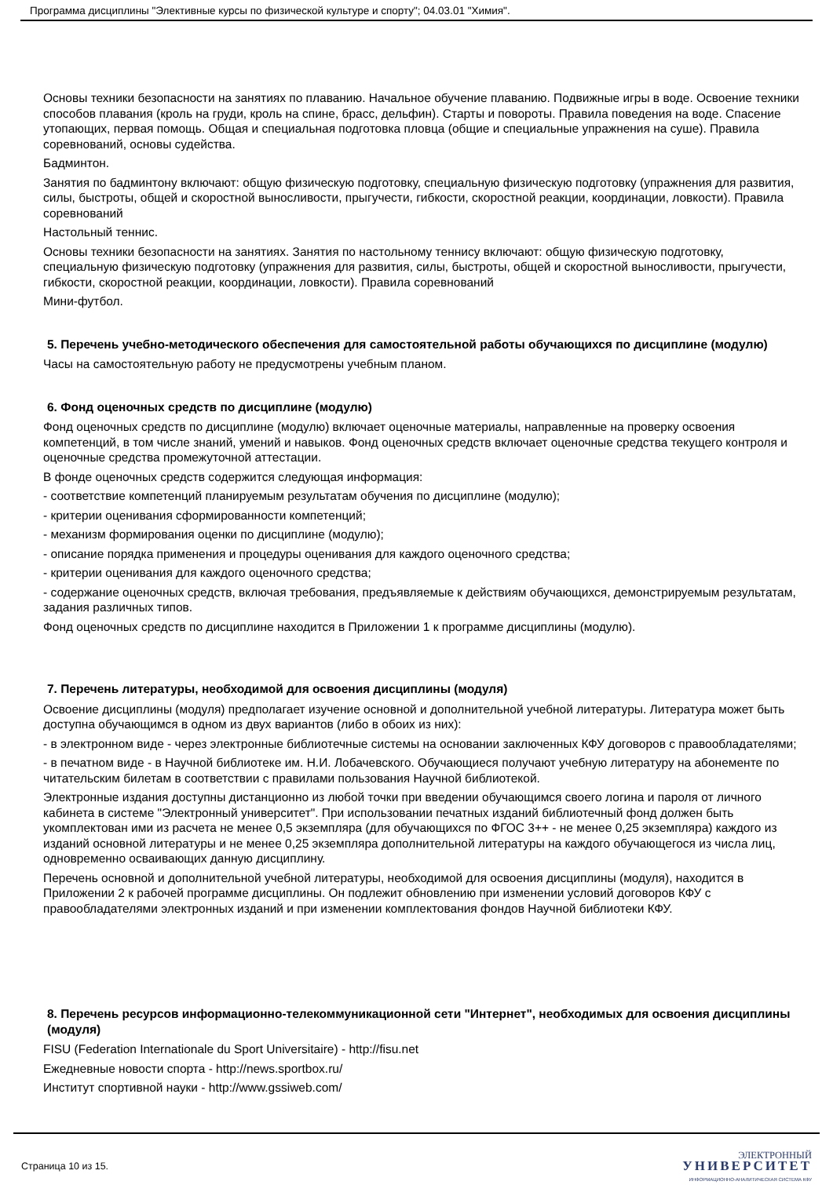Программа дисциплины "Элективные курсы по физической культуре и спорту"; 04.03.01 "Химия".
Основы техники безопасности на занятиях по плаванию. Начальное обучение плаванию. Подвижные игры в воде. Освоение техники способов плавания (кроль на груди, кроль на спине, брасс, дельфин). Старты и повороты. Правила поведения на воде. Спасение утопающих, первая помощь. Общая и специальная подготовка пловца (общие и специальные упражнения на суше). Правила соревнований, основы судейства.
Бадминтон.
Занятия по бадминтону включают: общую физическую подготовку, специальную физическую подготовку (упражнения для развития, силы, быстроты, общей и скоростной выносливости, прыгучести, гибкости, скоростной реакции, координации, ловкости). Правила соревнований
Настольный теннис.
Основы техники безопасности на занятиях. Занятия по настольному теннису включают: общую физическую подготовку, специальную физическую подготовку (упражнения для развития, силы, быстроты, общей и скоростной выносливости, прыгучести, гибкости, скоростной реакции, координации, ловкости). Правила соревнований
Мини-футбол.
5. Перечень учебно-методического обеспечения для самостоятельной работы обучающихся по дисциплине (модулю)
Часы на самостоятельную работу не предусмотрены учебным планом.
6. Фонд оценочных средств по дисциплине (модулю)
Фонд оценочных средств по дисциплине (модулю) включает оценочные материалы, направленные на проверку освоения компетенций, в том числе знаний, умений и навыков. Фонд оценочных средств включает оценочные средства текущего контроля и оценочные средства промежуточной аттестации.
В фонде оценочных средств содержится следующая информация:
- соответствие компетенций планируемым результатам обучения по дисциплине (модулю);
- критерии оценивания сформированности компетенций;
- механизм формирования оценки по дисциплине (модулю);
- описание порядка применения и процедуры оценивания для каждого оценочного средства;
- критерии оценивания для каждого оценочного средства;
- содержание оценочных средств, включая требования, предъявляемые к действиям обучающихся, демонстрируемым результатам, задания различных типов.
Фонд оценочных средств по дисциплине находится в Приложении 1 к программе дисциплины (модулю).
7. Перечень литературы, необходимой для освоения дисциплины (модуля)
Освоение дисциплины (модуля) предполагает изучение основной и дополнительной учебной литературы. Литература может быть доступна обучающимся в одном из двух вариантов (либо в обоих из них):
- в электронном виде - через электронные библиотечные системы на основании заключенных КФУ договоров с правообладателями;
- в печатном виде - в Научной библиотеке им. Н.И. Лобачевского. Обучающиеся получают учебную литературу на абонементе по читательским билетам в соответствии с правилами пользования Научной библиотекой.
Электронные издания доступны дистанционно из любой точки при введении обучающимся своего логина и пароля от личного кабинета в системе "Электронный университет". При использовании печатных изданий библиотечный фонд должен быть укомплектован ими из расчета не менее 0,5 экземпляра (для обучающихся по ФГОС 3++ - не менее 0,25 экземпляра) каждого из изданий основной литературы и не менее 0,25 экземпляра дополнительной литературы на каждого обучающегося из числа лиц, одновременно осваивающих данную дисциплину.
Перечень основной и дополнительной учебной литературы, необходимой для освоения дисциплины (модуля), находится в Приложении 2 к рабочей программе дисциплины. Он подлежит обновлению при изменении условий договоров КФУ с правообладателями электронных изданий и при изменении комплектования фондов Научной библиотеки КФУ.
8. Перечень ресурсов информационно-телекоммуникационной сети "Интернет", необходимых для освоения дисциплины (модуля)
FISU (Federation Internationale du Sport Universitaire) - http://fisu.net
Ежедневные новости спорта - http://news.sportbox.ru/
Институт спортивной науки - http://www.gssiweb.com/
Страница 10 из 15.
ЭЛЕКТРОННЫЙ
УНИВЕРСИТЕТ
ИНФОРМАЦИОННО-АНАЛИТИЧЕСКАЯ СИСТЕМА КФУ